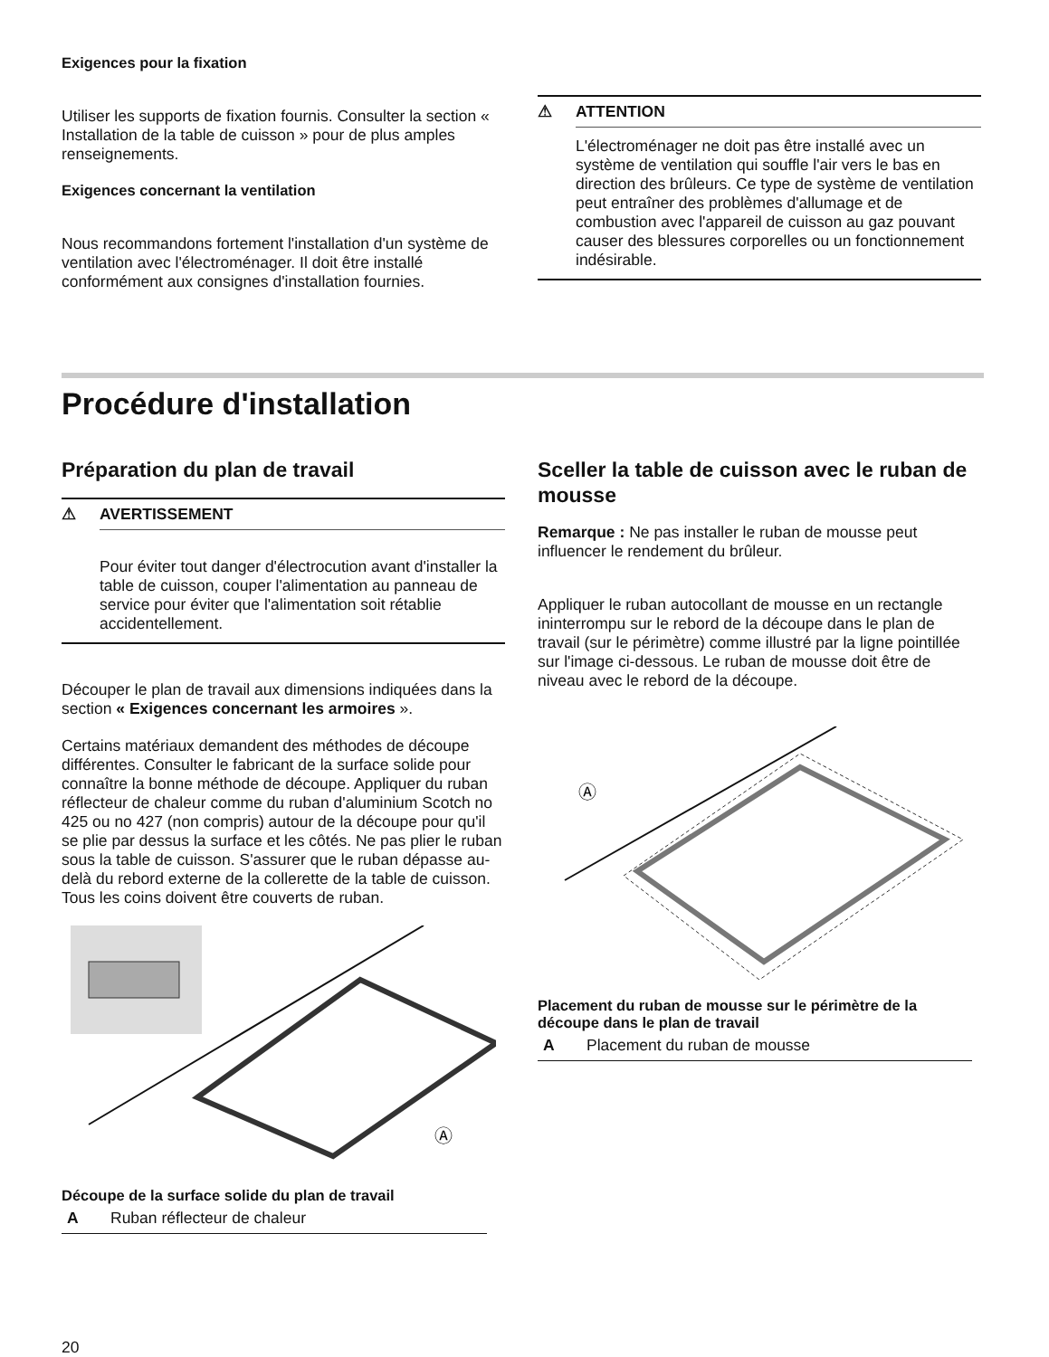Exigences pour la fixation
Utiliser les supports de fixation fournis. Consulter la section « Installation de la table de cuisson » pour de plus amples renseignements.
Exigences concernant la ventilation
Nous recommandons fortement l'installation d'un système de ventilation avec l'électroménager. Il doit être installé conformément aux consignes d'installation fournies.
⚠ ATTENTION
L'électroménager ne doit pas être installé avec un système de ventilation qui souffle l'air vers le bas en direction des brûleurs. Ce type de système de ventilation peut entraîner des problèmes d'allumage et de combustion avec l'appareil de cuisson au gaz pouvant causer des blessures corporelles ou un fonctionnement indésirable.
Procédure d'installation
Préparation du plan de travail
⚠ AVERTISSEMENT
Pour éviter tout danger d'électrocution avant d'installer la table de cuisson, couper l'alimentation au panneau de service pour éviter que l'alimentation soit rétablie accidentellement.
Découper le plan de travail aux dimensions indiquées dans la section « Exigences concernant les armoires ».
Certains matériaux demandent des méthodes de découpe différentes. Consulter le fabricant de la surface solide pour connaître la bonne méthode de découpe. Appliquer du ruban réflecteur de chaleur comme du ruban d'aluminium Scotch no 425 ou no 427 (non compris) autour de la découpe pour qu'il se plie par dessus la surface et les côtés. Ne pas plier le ruban sous la table de cuisson. S'assurer que le ruban dépasse au-delà du rebord externe de la collerette de la table de cuisson. Tous les coins doivent être couverts de ruban.
Ⓐ
Découpe de la surface solide du plan de travail
A Ruban réflecteur de chaleur
Sceller la table de cuisson avec le ruban de mousse
Remarque : Ne pas installer le ruban de mousse peut influencer le rendement du brûleur.
Appliquer le ruban autocollant de mousse en un rectangle ininterrompu sur le rebord de la découpe dans le plan de travail (sur le périmètre) comme illustré par la ligne pointillée sur l'image ci-dessous. Le ruban de mousse doit être de niveau avec le rebord de la découpe.
Ⓐ
Placement du ruban de mousse sur le périmètre de la découpe dans le plan de travail
A Placement du ruban de mousse
20